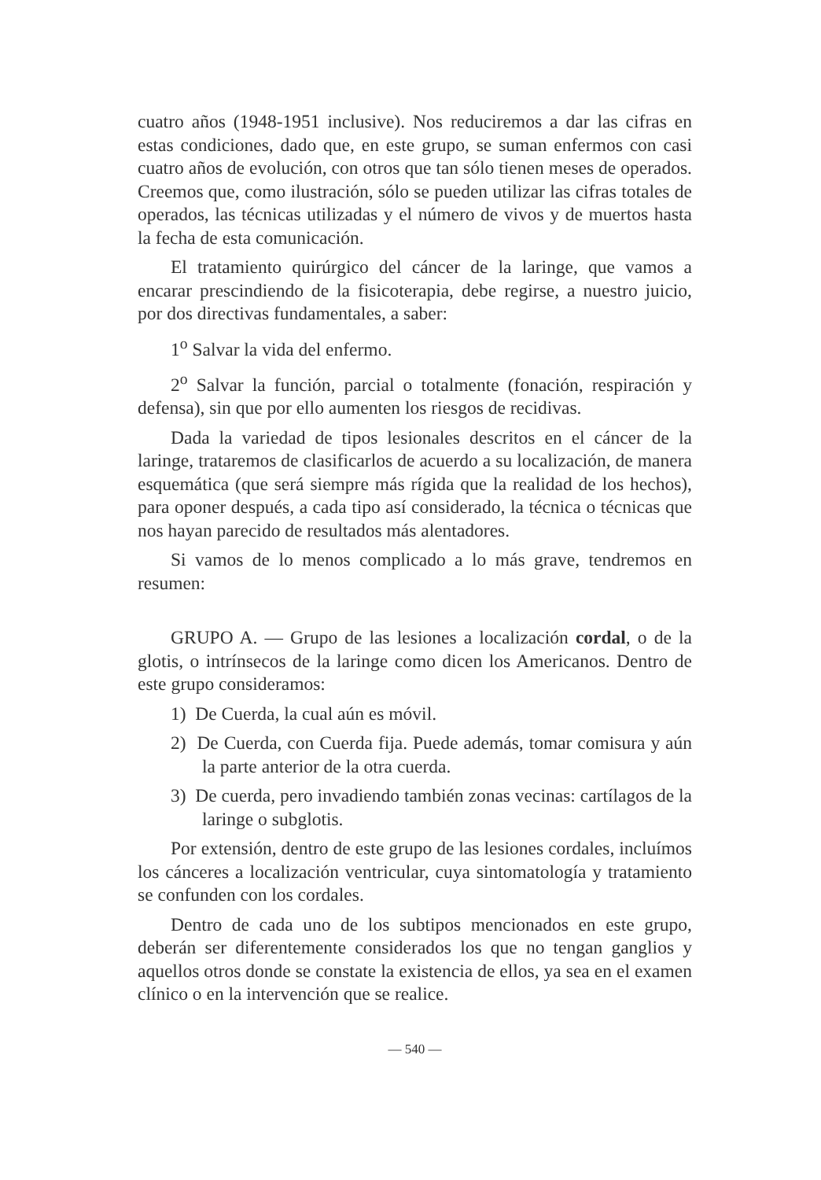cuatro años (1948-1951 inclusive). Nos reduciremos a dar las cifras en estas condiciones, dado que, en este grupo, se suman enfermos con casi cuatro años de evolución, con otros que tan sólo tienen meses de operados. Creemos que, como ilustración, sólo se pueden utilizar las cifras totales de operados, las técnicas utilizadas y el número de vivos y de muertos hasta la fecha de esta comunicación.
El tratamiento quirúrgico del cáncer de la laringe, que vamos a encarar prescindiendo de la fisicoterapia, debe regirse, a nuestro juicio, por dos directivas fundamentales, a saber:
1<sup>o</sup> Salvar la vida del enfermo.
2<sup>o</sup> Salvar la función, parcial o totalmente (fonación, respiración y defensa), sin que por ello aumenten los riesgos de recidivas.
Dada la variedad de tipos lesionales descritos en el cáncer de la laringe, trataremos de clasificarlos de acuerdo a su localización, de manera esquemática (que será siempre más rígida que la realidad de los hechos), para oponer después, a cada tipo así considerado, la técnica o técnicas que nos hayan parecido de resultados más alentadores.
Si vamos de lo menos complicado a lo más grave, tendremos en resumen:
GRUPO A. — Grupo de las lesiones a localización cordal, o de la glotis, o intrínsecos de la laringe como dicen los Americanos. Dentro de este grupo consideramos:
1) De Cuerda, la cual aún es móvil.
2) De Cuerda, con Cuerda fija. Puede además, tomar comisura y aún la parte anterior de la otra cuerda.
3) De cuerda, pero invadiendo también zonas vecinas: cartílagos de la laringe o subglotis.
Por extensión, dentro de este grupo de las lesiones cordales, incluímos los cánceres a localización ventricular, cuya sintomatología y tratamiento se confunden con los cordales.
Dentro de cada uno de los subtipos mencionados en este grupo, deberán ser diferentemente considerados los que no tengan ganglios y aquellos otros donde se constate la existencia de ellos, ya sea en el examen clínico o en la intervención que se realice.
— 540 —